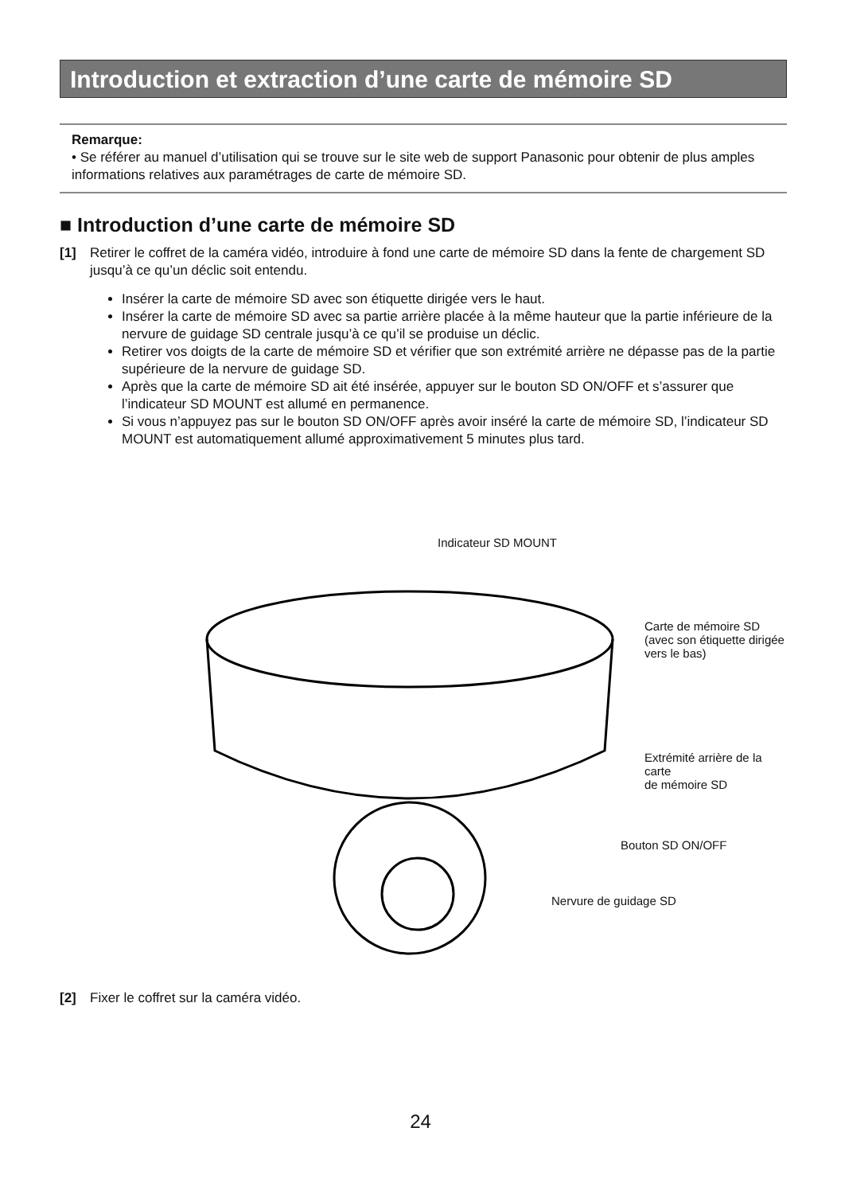Introduction et extraction d’une carte de mémoire SD
Remarque:
• Se référer au manuel d’utilisation qui se trouve sur le site web de support Panasonic pour obtenir de plus amples informations relatives aux paramétrages de carte de mémoire SD.
■ Introduction d’une carte de mémoire SD
[1]
Retirer le coffret de la caméra vidéo, introduire à fond une carte de mémoire SD dans la fente de chargement SD jusqu’à ce qu’un déclic soit entendu.
Insérer la carte de mémoire SD avec son étiquette dirigée vers le haut.
Insérer la carte de mémoire SD avec sa partie arrière placée à la même hauteur que la partie inférieure de la nervure de guidage SD centrale jusqu’à ce qu’il se produise un déclic.
Retirer vos doigts de la carte de mémoire SD et vérifier que son extrémité arrière ne dépasse pas de la partie supérieure de la nervure de guidage SD.
Après que la carte de mémoire SD ait été insérée, appuyer sur le bouton SD ON/OFF et s’assurer que l’indicateur SD MOUNT est allumé en permanence.
Si vous n’appuyez pas sur le bouton SD ON/OFF après avoir inséré la carte de mémoire SD, l’indicateur SD MOUNT est automatiquement allumé approximativement 5 minutes plus tard.
Indicateur SD MOUNT
Carte de mémoire SD
(avec son étiquette dirigée
vers le bas)
Extrémité arrière de la carte
de mémoire SD
Bouton SD ON/OFF
Nervure de guidage SD
[2]
Fixer le coffret sur la caméra vidéo.
24